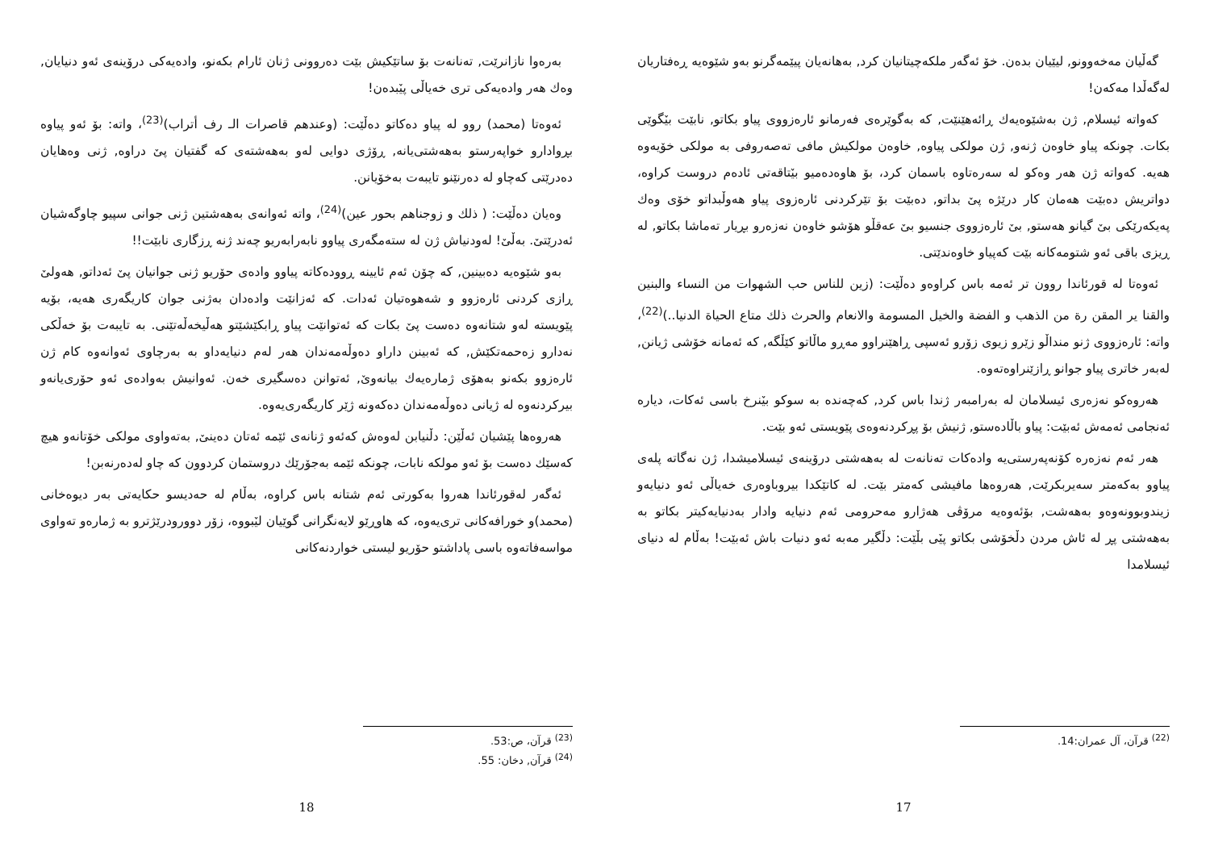گەڵیان مەخەوونو, لیێیان بدەن. خۆ ئەگەر ملکەچیتانیان کرد, بەهانەیان پیێمەگرنو بەو شێوەیە ڕەفتاریان لەگەڵدا مەکەن!
کەواتە ئیسلام, ژن بەشێوەیەك ڕائەهێنێت, کە بەگوێرەی فەرمانو ئارەزووی پیاو بکاتو, نابێت بیٚگوێی بکات. چونکە پیاو خاوەن ژنەو, ژن مولکی پیاوە, خاوەن مولکیش مافی تەصەروفی بە مولکی خۆیەوە هەیە. کەواتە ژن هەر وەکو لە سەرەتاوە باسمان کرد، بۆ هاوەدەمیو بیٚتاقەتی ئادەم دروست کراوە، دواتریش دەبێت هەمان کار درێژە پیٚ بداتو, دەبێت بۆ تێرکردنی ئارەزوی پیاو هەوڵبداتو خۆی وەك پەیکەرێکی بیٚ گیانو هەستو, بیٚ ئارەزووی جنسیو بیٚ عەقڵو هۆشو خاوەن نەزەرو بڕیار تەماشا بکاتو, لە ڕیزی باقی ئەو شتومەکانە بێت کەپیاو خاوەندێتی.
ئەوەتا لە قورئاندا روون تر ئەمە باس کراوەو دەڵێت: (زين للناس حب الشهوات من النساء والبنين والقنا ير المقن رة من الذهب و الفضة والخيل المسومة والانعام والحرث ذلك متاع الحياة الدنيا..)<sup>(22)</sup>، واتە: ئارەزووی ژنو منداڵو زێرو زیوی زۆرو ئەسپی ڕاهێنراوو مەڕو ماڵاتو کێڵگە, کە ئەمانە خۆشی ژیانن, لەبەر خاتری پیاو جوانو ڕازێنراوەتەوە.
هەروەکو نەزەری ئیسلامان لە بەرامبەر ژندا باس کرد, کەچەندە بە سوكو بیٚنرخ باسی ئەکات، دیارە ئەنجامی ئەمەش ئەبێت: پیاو باڵادەستو, ژنیش بۆ پڕکردنەوەی پێویستی ئەو بێت.
هەر ئەم نەزەرە کۆنەپەرستی‌یە وادەکات تەنانەت لە بەهەشتی درۆینەی ئیسلامیشدا، ژن نەگاتە پلەی پیاوو بەکەمتر سەیربکرێت, هەروەها مافیشی کەمتر بێت. لە کاتێکدا بیروباوەری خەیاڵی ئەو دنیایەو زیندوبوونەوەو بەهەشت, بۆئەوەیە مرۆڤی هەژارو مەحرومی ئەم دنیایە وادار بەدنیایەکیتر بکاتو بە بەهەشتی پڕ لە ئاش مردن دڵخۆشی بکاتو پیٚی بڵێت: دڵگیر مەبە ئەو دنیات باش ئەبێت! بەڵام لە دنیای ئیسلامدا
<sup>(22)</sup> قرآن، آل عمران:14.
17
بەرەوا نازانرێت, تەنانەت بۆ ساتێکیش بێت دەروونی ژنان ئارام بکەنو، وادەیەکی درۆینەی ئەو دنیایان, وەك هەر وادەیەکی تری خەیاڵی پیٚبدەن!
ئەوەتا (محمد) روو لە پیاو دەکاتو دەڵێت: (وعندهم قاصرات الـ رف أتراب)<sup>(23)</sup>، واتە: بۆ ئەو پیاوە بڕوادارو خواپەرستو بەهەشتی‌یانە, ڕۆژی دوایی لەو بەهەشتەی کە گفتیان پیٚ دراوە, ژنی وەهایان دەدرێتی کەچاو لە دەرنێنو تایبەت بەخۆیانن.
وەیان دەڵێت: ( ذلك و زوجناهم بحور عين)<sup>(24)</sup>، واتە ئەوانەی بەهەشتین ژنی جوانی سپیو چاوگەشیان ئەدرێتیٚ. بەڵیٚ! لەودنیاش ژن لە ستەمگەری پیاوو نابەرابەریو چەند ژنە ڕزگاری نابێت!!
بەو شێوەیە دەبینین, کە چۆن ئەم ئایینە ڕوودەکاتە پیاوو وادەی حۆریو ژنی جوانیان پیٚ ئەداتو, هەولیٚ ڕازی کردنی ئارەزوو و شەهوەتیان ئەدات. کە ئەزانێت وادەدان بەژنی جوان کاریگەری هەیە، بۆیە پێویستە لەو شتانەوە دەست پیٚ بکات کە ئەتوانێت پیاو ڕابکێشێتو هەڵیخەڵەتێنی. بە تایبەت بۆ خەڵکی نەدارو زەحمەتکێش, کە ئەبینن داراو دەوڵەمەندان هەر لەم دنیایەداو بە بەرچاوی ئەوانەوە کام ژن ئارەزوو بکەنو بەهۆی ژمارەیەك بیانەوێ, ئەتوانن دەسگیری خەن. ئەوانیش بەوادەی ئەو حۆری‌یانەو بیرکردنەوە لە ژیانی دەوڵەمەندان دەکەونە ژێر کاریگەری‌یەوە.
هەروەها پێشیان ئەڵێن: دڵنیابن لەوەش کەئەو ژنانەی ئێمە ئەتان دەینیٚ, بەتەواوی مولکی خۆتانەو هیچ کەسێك دەست بۆ ئەو مولکە نابات، چونکە ئێمە بەجۆرێك دروستمان کردوون کە چاو لەدەرنەبن!
ئەگەر لەقورئاندا هەروا بەکورتی ئەم شتانە باس کراوە، بەڵام لە حەدیسو حکایەتی بەر دیوەخانی (محمد)و خورافەکانی تری‌یەوە، کە هاوڕێو لایەنگرانی گوێیان لیٚبووە، زۆر دوورودرێژترو بە ژمارەو تەواوی مواسەفاتەوە باسی پاداشتو حۆریو لیستی خواردنەکانی
<sup>(23)</sup> قرآن، ص:53.
<sup>(24)</sup> قرآن, دخان: 55.
18